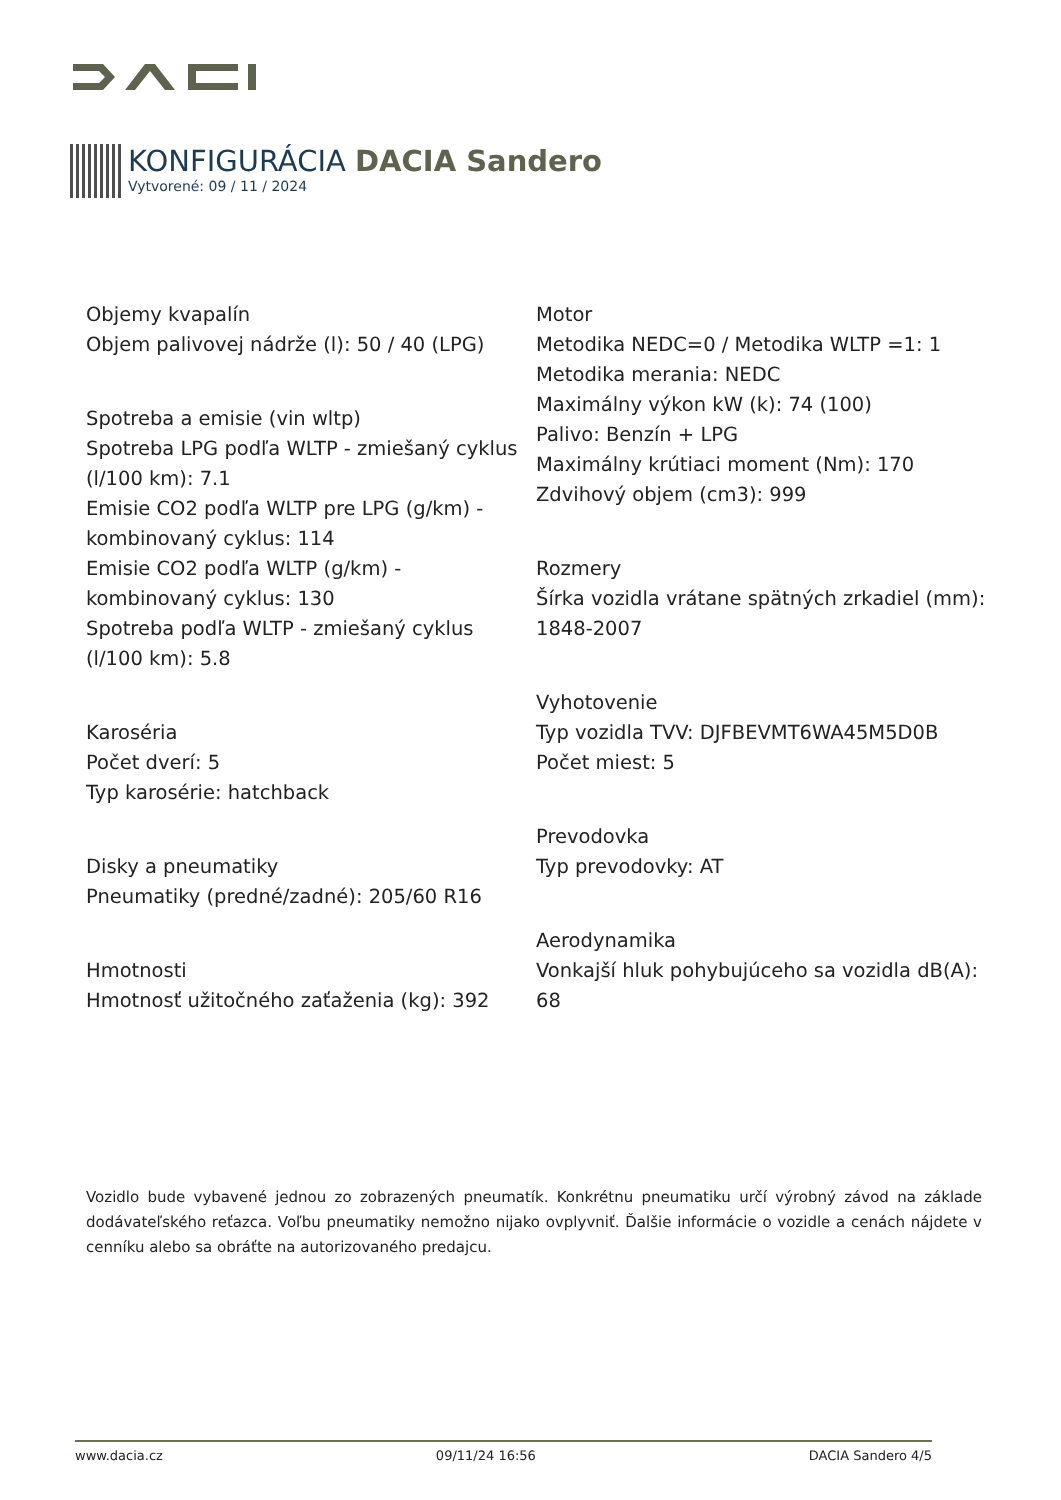KONFIGURÁCIA DACIA Sandero
Vytvorené: 09 / 11 / 2024
Objemy kvapalín
Objem palivovej nádrže (l): 50 / 40 (LPG)
Spotreba a emisie (vin wltp)
Spotreba LPG podľa WLTP - zmiešaný cyklus (l/100 km): 7.1
Emisie CO2 podľa WLTP pre LPG (g/km) - kombinovaný cyklus: 114
Emisie CO2 podľa WLTP (g/km) - kombinovaný cyklus: 130
Spotreba podľa WLTP - zmiešaný cyklus (l/100 km): 5.8
Karoséria
Počet dverí: 5
Typ karosérie: hatchback
Disky a pneumatiky
Pneumatiky (predné/zadné): 205/60 R16
Hmotnosti
Hmotnosť užitočného zaťaženia (kg): 392
Motor
Metodika NEDC=0 / Metodika WLTP =1: 1
Metodika merania: NEDC
Maximálny výkon kW (k): 74 (100)
Palivo: Benzín + LPG
Maximálny krútiaci moment (Nm): 170
Zdvihový objem (cm3): 999
Rozmery
Šírka vozidla vrátane spätných zrkadiel (mm): 1848-2007
Vyhotovenie
Typ vozidla TVV: DJFBEVMT6WA45M5D0B
Počet miest: 5
Prevodovka
Typ prevodovky: AT
Aerodynamika
Vonkajší hluk pohybujúceho sa vozidla dB(A): 68
Vozidlo bude vybavené jednou zo zobrazených pneumatík. Konkrétnu pneumatiku určí výrobný závod na základe dodávateľského reťazca. Voľbu pneumatiky nemožno nijako ovplyvniť. Ďalšie informácie o vozidle a cenách nájdete v cenníku alebo sa obráťte na autorizovaného predajcu.
www.dacia.cz 09/11/24 16:56 DACIA Sandero 4/5